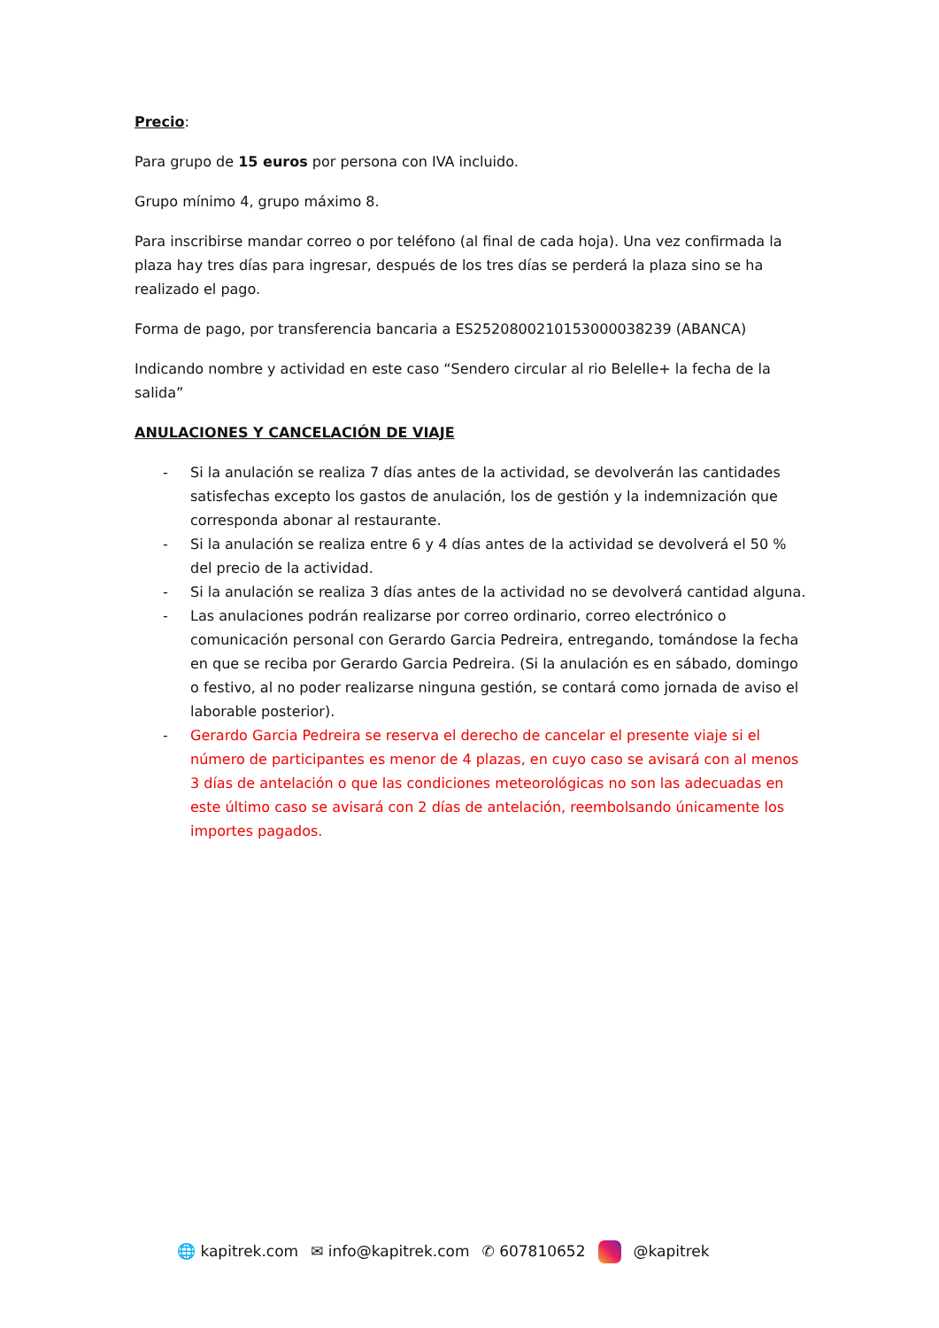Precio:
Para grupo de 15 euros por persona con IVA incluido.
Grupo mínimo 4, grupo máximo 8.
Para inscribirse mandar correo o por teléfono (al final de cada hoja). Una vez confirmada la plaza hay tres días para ingresar, después de los tres días se perderá la plaza sino se ha realizado el pago.
Forma de pago, por transferencia bancaria a ES2520800210153000038239 (ABANCA)
Indicando nombre y actividad en este caso “Sendero circular al rio Belelle+ la fecha de la salida”
ANULACIONES Y CANCELACIÓN DE VIAJE
- Si la anulación se realiza 7 días antes de la actividad, se devolverán las cantidades satisfechas excepto los gastos de anulación, los de gestión y la indemnización que corresponda abonar al restaurante.
- Si la anulación se realiza entre 6 y 4 días antes de la actividad se devolverá el 50 % del precio de la actividad.
- Si la anulación se realiza 3 días antes de la actividad no se devolverá cantidad alguna.
- Las anulaciones podrán realizarse por correo ordinario, correo electrónico o comunicación personal con Gerardo Garcia Pedreira, entregando, tomándose la fecha en que se reciba por Gerardo Garcia Pedreira. (Si la anulación es en sábado, domingo o festivo, al no poder realizarse ninguna gestión, se contará como jornada de aviso el laborable posterior).
- Gerardo Garcia Pedreira se reserva el derecho de cancelar el presente viaje si el número de participantes es menor de 4 plazas, en cuyo caso se avisará con al menos 3 días de antelación o que las condiciones meteorológicas no son las adecuadas en este último caso se avisará con 2 días de antelación, reembolsando únicamente los importes pagados.
🌐 kapitrek.com ✉ info@kapitrek.com ✆ 607810652 @kapitrek